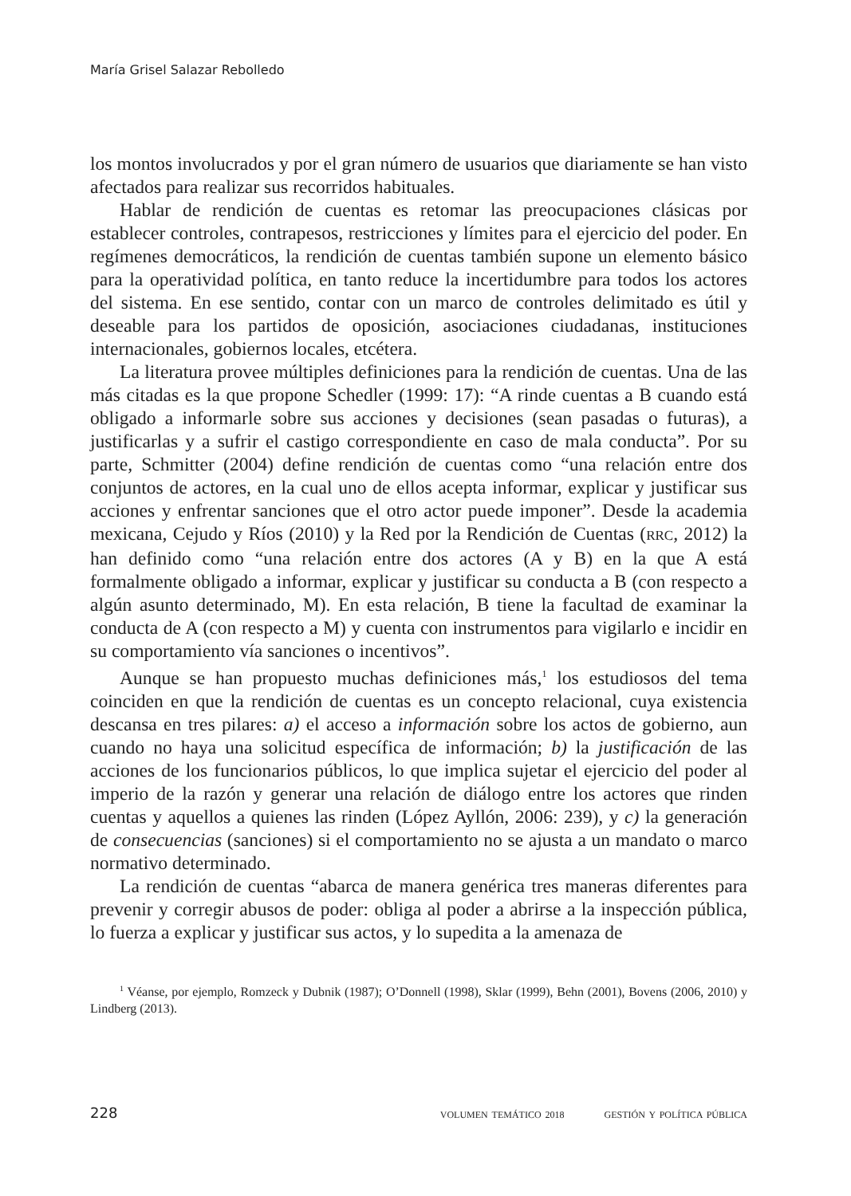María Grisel Salazar Rebolledo
los montos involucrados y por el gran número de usuarios que diariamente se han visto afectados para realizar sus recorridos habituales.
Hablar de rendición de cuentas es retomar las preocupaciones clásicas por establecer controles, contrapesos, restricciones y límites para el ejercicio del poder. En regímenes democráticos, la rendición de cuentas también supone un elemento básico para la operatividad política, en tanto reduce la incertidumbre para todos los actores del sistema. En ese sentido, contar con un marco de controles delimitado es útil y deseable para los partidos de oposición, asociaciones ciudadanas, instituciones internacionales, gobiernos locales, etcétera.
La literatura provee múltiples definiciones para la rendición de cuentas. Una de las más citadas es la que propone Schedler (1999: 17): “A rinde cuentas a B cuando está obligado a informarle sobre sus acciones y decisiones (sean pasadas o futuras), a justificarlas y a sufrir el castigo correspondiente en caso de mala conducta”. Por su parte, Schmitter (2004) define rendición de cuentas como “una relación entre dos conjuntos de actores, en la cual uno de ellos acepta informar, explicar y justificar sus acciones y enfrentar sanciones que el otro actor puede imponer”. Desde la academia mexicana, Cejudo y Ríos (2010) y la Red por la Rendición de Cuentas (RRC, 2012) la han definido como “una relación entre dos actores (A y B) en la que A está formalmente obligado a informar, explicar y justificar su conducta a B (con respecto a algún asunto determinado, M). En esta relación, B tiene la facultad de examinar la conducta de A (con respecto a M) y cuenta con instrumentos para vigilarlo e incidir en su comportamiento vía sanciones o incentivos”.
Aunque se han propuesto muchas definiciones más,<sup>1</sup> los estudiosos del tema coinciden en que la rendición de cuentas es un concepto relacional, cuya existencia descansa en tres pilares: a) el acceso a información sobre los actos de gobierno, aun cuando no haya una solicitud específica de información; b) la justificación de las acciones de los funcionarios públicos, lo que implica sujetar el ejercicio del poder al imperio de la razón y generar una relación de diálogo entre los actores que rinden cuentas y aquellos a quienes las rinden (López Ayllón, 2006: 239), y c) la generación de consecuencias (sanciones) si el comportamiento no se ajusta a un mandato o marco normativo determinado.
La rendición de cuentas “abarca de manera genérica tres maneras diferentes para prevenir y corregir abusos de poder: obliga al poder a abrirse a la inspección pública, lo fuerza a explicar y justificar sus actos, y lo supedita a la amenaza de
<sup>1</sup> Véanse, por ejemplo, Romzeck y Dubnik (1987); O’Donnell (1998), Sklar (1999), Behn (2001), Bovens (2006, 2010) y Lindberg (2013).
228 VOLUMEN TEMÁTICO 2018 GESTIÓN Y POLÍTICA PÚBLICA